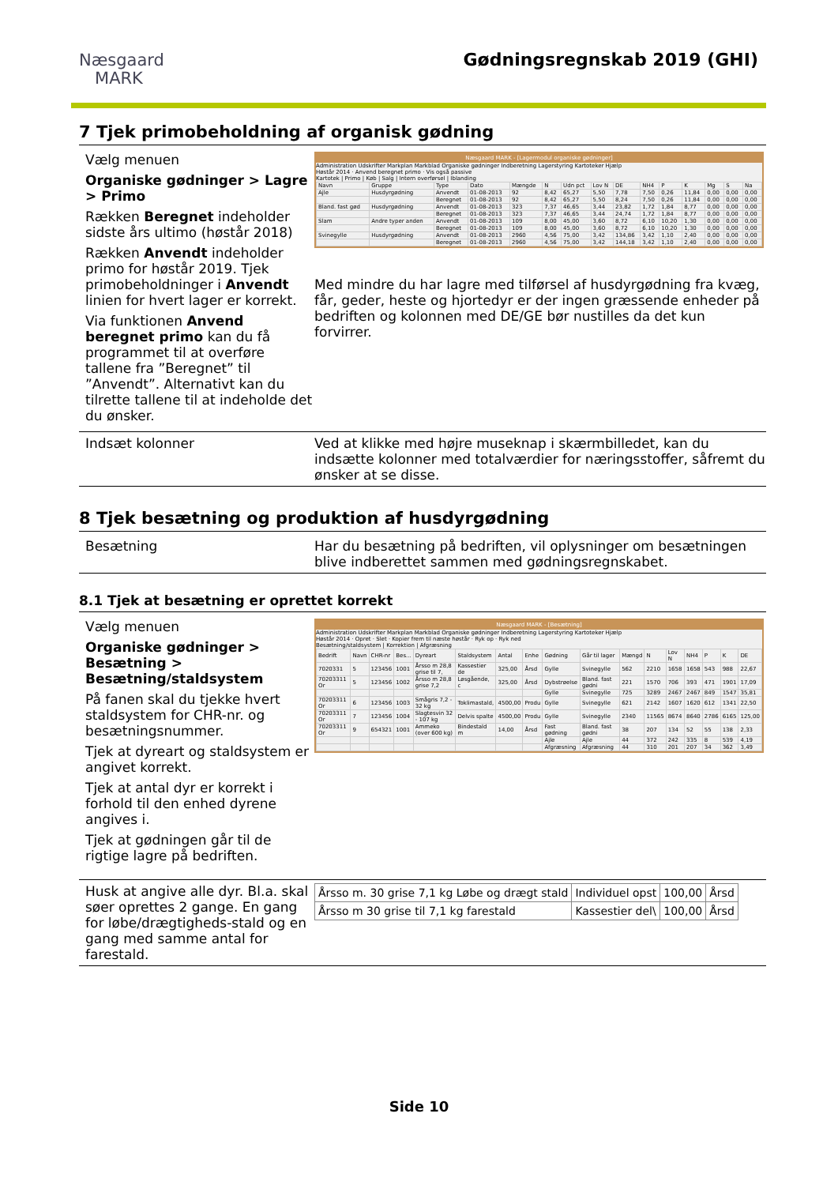Næsgaard
MARK
Gødningsregnskab 2019 (GHI)
7 Tjek primobeholdning af organisk gødning
Vælg menuen
Organiske gødninger > Lagre > Primo
Rækken Beregnet indeholder sidste års ultimo (høstår 2018)
Rækken Anvendt indeholder primo for høstår 2019. Tjek primobeholdninger i Anvendt linien for hvert lager er korrekt.
Via funktionen Anvend beregnet primo kan du få programmet til at overføre tallene fra ”Beregnet” til ”Anvendt”. Alternativt kan du tilrette tallene til at indeholde det du ønsker.
Næsgaard MARK - [Lagermodul organiske gødninger]
Administration Udskrifter Markplan Markblad Organiske gødninger Indberetning Lagerstyring Kartoteker Hjælp
Høstår 2014 · Anvend beregnet primo · Vis også passive
Kartotek | Primo | Køb | Salg | Intern overførsel | Iblanding
| Navn | Gruppe | Type | Dato | Mængde | N | Udn pct | Lov N | DE | NH4 | P | K | Mg | S | Na |
| --- | --- | --- | --- | --- | --- | --- | --- | --- | --- | --- | --- | --- | --- | --- |
| Ajle | Husdyrgødning | Anvendt | 01-08-2013 | 92 | 8,42 | 65,27 | 5,50 | 7,78 | 7,50 | 0,26 | 11,84 | 0,00 | 0,00 | 0,00 |
| | | Beregnet | 01-08-2013 | 92 | 8,42 | 65,27 | 5,50 | 8,24 | 7,50 | 0,26 | 11,84 | 0,00 | 0,00 | 0,00 |
| Bland. fast gød | Husdyrgødning | Anvendt | 01-08-2013 | 323 | 7,37 | 46,65 | 3,44 | 23,82 | 1,72 | 1,84 | 8,77 | 0,00 | 0,00 | 0,00 |
| | | Beregnet | 01-08-2013 | 323 | 7,37 | 46,65 | 3,44 | 24,74 | 1,72 | 1,84 | 8,77 | 0,00 | 0,00 | 0,00 |
| Slam | Andre typer anden | Anvendt | 01-08-2013 | 109 | 8,00 | 45,00 | 3,60 | 8,72 | 6,10 | 10,20 | 1,30 | 0,00 | 0,00 | 0,00 |
| | | Beregnet | 01-08-2013 | 109 | 8,00 | 45,00 | 3,60 | 8,72 | 6,10 | 10,20 | 1,30 | 0,00 | 0,00 | 0,00 |
| Svinegylle | Husdyrgødning | Anvendt | 01-08-2013 | 2960 | 4,56 | 75,00 | 3,42 | 134,86 | 3,42 | 1,10 | 2,40 | 0,00 | 0,00 | 0,00 |
| | | Beregnet | 01-08-2013 | 2960 | 4,56 | 75,00 | 3,42 | 144,18 | 3,42 | 1,10 | 2,40 | 0,00 | 0,00 | 0,00 |
Med mindre du har lagre med tilførsel af husdyrgødning fra kvæg, får, geder, heste og hjortedyr er der ingen græssende enheder på bedriften og kolonnen med DE/GE bør nustilles da det kun forvirrer.
Indsæt kolonner Ved at klikke med højre museknap i skærmbilledet, kan du indsætte kolonner med totalværdier for næringsstoffer, såfremt du ønsker at se disse.
8 Tjek besætning og produktion af husdyrgødning
Besætning Har du besætning på bedriften, vil oplysninger om besætningen blive indberettet sammen med gødningsregnskabet.
8.1 Tjek at besætning er oprettet korrekt
Vælg menuen
Organiske gødninger > Besætning > Besætning/staldsystem
På fanen skal du tjekke hvert staldsystem for CHR-nr. og besætningsnummer.
Tjek at dyreart og staldsystem er angivet korrekt.
Tjek at antal dyr er korrekt i forhold til den enhed dyrene angives i.
Tjek at gødningen går til de rigtige lagre på bedriften.
Næsgaard MARK - [Besætning]
Administration Udskrifter Markplan Markblad Organiske gødninger Indberetning Lagerstyring Kartoteker Hjælp
Høstår 2014 · Opret · Slet · Kopier frem til næste høstår · Ryk op · Ryk ned
Besætning/staldsystem | Korrektion | Afgræsning
| Bedrift | Navn | CHR-nr | Bes... | Dyreart | Staldsystem | Antal | Enhe | Gødning | Går til lager | Mængd | N | Lov N | NH4 | P | K | DE |
| --- | --- | --- | --- | --- | --- | --- | --- | --- | --- | --- | --- | --- | --- | --- | --- | --- |
| 7020331 | 5 | 123456 | 1001 | Årsso m 28,8 grise til 7, | Kassestier de | 325,00 | Årsd | Gylle | Svinegylle | 562 | 2210 | 1658 | 1658 | 543 | 988 | 22,67 |
| 70203311 Or | 5 | 123456 | 1002 | Årsso m 28,8 grise 7,2 | Løsgående, c | 325,00 | Årsd | Dybstrøelse | Bland. fast gødni | 221 | 1570 | 706 | 393 | 471 | 1901 | 17,09 |
| | | | | | | | | Gylle | Svinegylle | 725 | 3289 | 2467 | 2467 | 849 | 1547 | 35,81 |
| 70203311 Or | 6 | 123456 | 1003 | Smågris 7,2 - 32 kg | Toklimastald, | 4500,00 | Produ | Gylle | Svinegylle | 621 | 2142 | 1607 | 1620 | 612 | 1341 | 22,50 |
| 70203311 Or | 7 | 123456 | 1004 | Slagtesvin 32 - 107 kg | Delvis spalte | 4500,00 | Produ | Gylle | Svinegylle | 2340 | 11565 | 8674 | 8640 | 2786 | 6165 | 125,00 |
| 70203311 Or | 9 | 654321 | 1001 | Ammeko (over 600 kg) | Bindestald m | 14,00 | Årsd | Fast gødning | Bland. fast gødni | 38 | 207 | 134 | 52 | 55 | 138 | 2,33 |
| | | | | | | | | Ajle | Ajle | 44 | 372 | 242 | 335 | 8 | 539 | 4,19 |
| | | | | | | | | Afgræsning | Afgræsning | 44 | 310 | 201 | 207 | 34 | 362 | 3,49 |
Husk at angive alle dyr. Bl.a. skal søer oprettes 2 gange. En gang for løbe/drægtigheds-stald og en gang med samme antal for farestald.
| Årsso m. 30 grise 7,1 kg Løbe og drægt stald | Individuel opst | 100,00 | Årsd |
| Årsso m 30 grise til 7,1 kg farestald | Kassestier del\ | 100,00 | Årsd |
Side 10